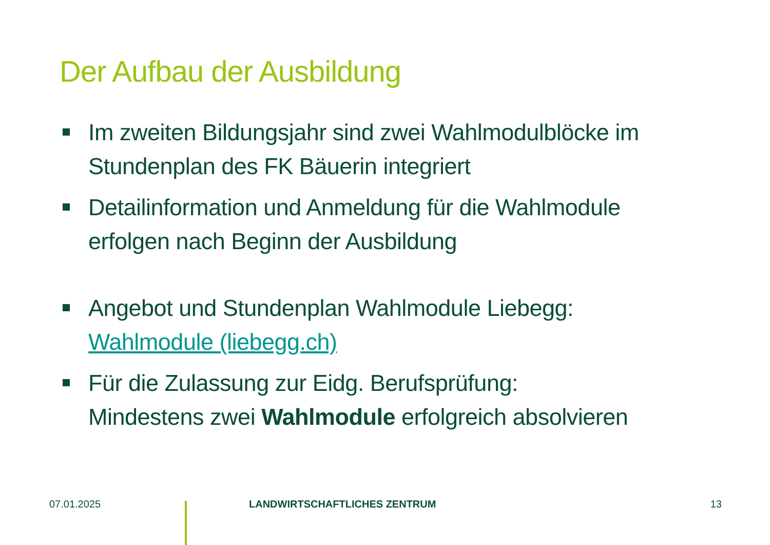Der Aufbau der Ausbildung
Im zweiten Bildungsjahr sind zwei Wahlmodulblöcke im Stundenplan des FK Bäuerin integriert
Detailinformation und Anmeldung für die Wahlmodule erfolgen nach Beginn der Ausbildung
Angebot und Stundenplan Wahlmodule Liebegg: Wahlmodule (liebegg.ch)
Für die Zulassung zur Eidg. Berufsprüfung:
Mindestens zwei Wahlmodule erfolgreich absolvieren
07.01.2025 LANDWIRTSCHAFTLICHES ZENTRUM 13